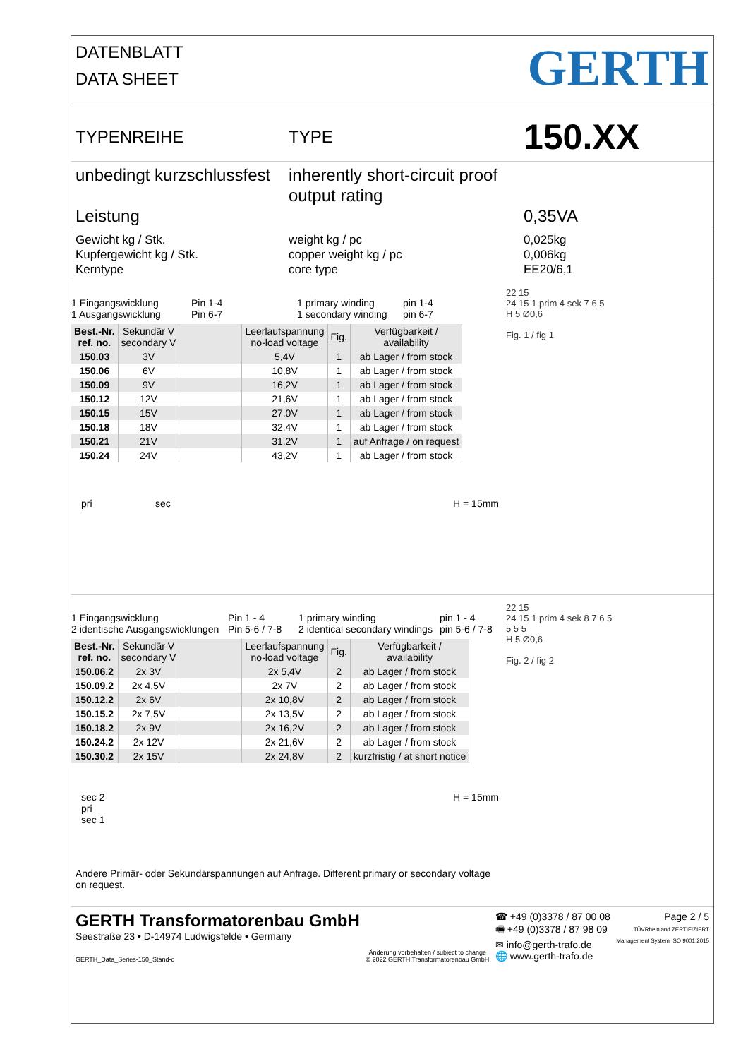DATENBLATT
DATA SHEET
GERTH
TYPENREIHE TYPE
150.XX
unbedingt kurzschlussfest
Leistung
inherently short-circuit proof
output rating
0,35VA
Gewicht kg / Stk.
Kupfergewicht kg / Stk.
Kerntype
weight kg / pc
copper weight kg / pc
core type
0,025kg
0,006kg
EE20/6,1
1 Eingangswicklung
1 Ausgangswicklung Pin 1-4
Pin 6-7 1 primary winding
1 secondary winding pin 1-4
pin 6-7
| Best.-Nr. ref. no. | Sekundär V secondary V | | Leerlaufspannung no-load voltage | Fig. | Verfügbarkeit / availability |
| --- | --- | --- | --- | --- | --- |
| 150.03 | 3V | | 5,4V | 1 | ab Lager / from stock |
| 150.06 | 6V | | 10,8V | 1 | ab Lager / from stock |
| 150.09 | 9V | | 16,2V | 1 | ab Lager / from stock |
| 150.12 | 12V | | 21,6V | 1 | ab Lager / from stock |
| 150.15 | 15V | | 27,0V | 1 | ab Lager / from stock |
| 150.18 | 18V | | 32,4V | 1 | ab Lager / from stock |
| 150.21 | 21V | | 31,2V | 1 | auf Anfrage / on request |
| 150.24 | 24V | | 43,2V | 1 | ab Lager / from stock |
pri sec H = 15mm
22 15
24 15 1 prim 4 sek 7 6 5
H 5 Ø0,6
Fig. 1 / fig 1
1 Eingangswicklung
2 identische Ausgangswicklungen Pin 1 - 4
Pin 5-6 / 7-8 1 primary winding
2 identical secondary windings pin 1 - 4
pin 5-6 / 7-8
| Best.-Nr. ref. no. | Sekundär V secondary V | | Leerlaufspannung no-load voltage | Fig. | Verfügbarkeit / availability |
| --- | --- | --- | --- | --- | --- |
| 150.06.2 | 2x 3V | | 2x 5,4V | 2 | ab Lager / from stock |
| 150.09.2 | 2x 4,5V | | 2x 7V | 2 | ab Lager / from stock |
| 150.12.2 | 2x 6V | | 2x 10,8V | 2 | ab Lager / from stock |
| 150.15.2 | 2x 7,5V | | 2x 13,5V | 2 | ab Lager / from stock |
| 150.18.2 | 2x 9V | | 2x 16,2V | 2 | ab Lager / from stock |
| 150.24.2 | 2x 12V | | 2x 21,6V | 2 | ab Lager / from stock |
| 150.30.2 | 2x 15V | | 2x 24,8V | 2 | kurzfristig / at short notice |
sec 2
pri
sec 1 H = 15mm
Andere Primär- oder Sekundärspannungen auf Anfrage. Different primary or secondary voltage on request.
22 15
24 15 1 prim 4 sek 8 7 6 5
5 5 5
H 5 Ø0,6
Fig. 2 / fig 2
GERTH Transformatorenbau GmbH
Seestraße 23 • D-14974 Ludwigsfelde • Germany
GERTH_Data_Series-150_Stand-c
Änderung vorbehalten / subject to change
© 2022 GERTH Transformatorenbau GmbH
☎ +49 (0)3378 / 87 00 08
🖷 +49 (0)3378 / 87 98 09
✉ info@gerth-trafo.de
🌐 www.gerth-trafo.de
Page 2 / 5
TÜVRheinland ZERTIFIZIERT
Management System ISO 9001:2015